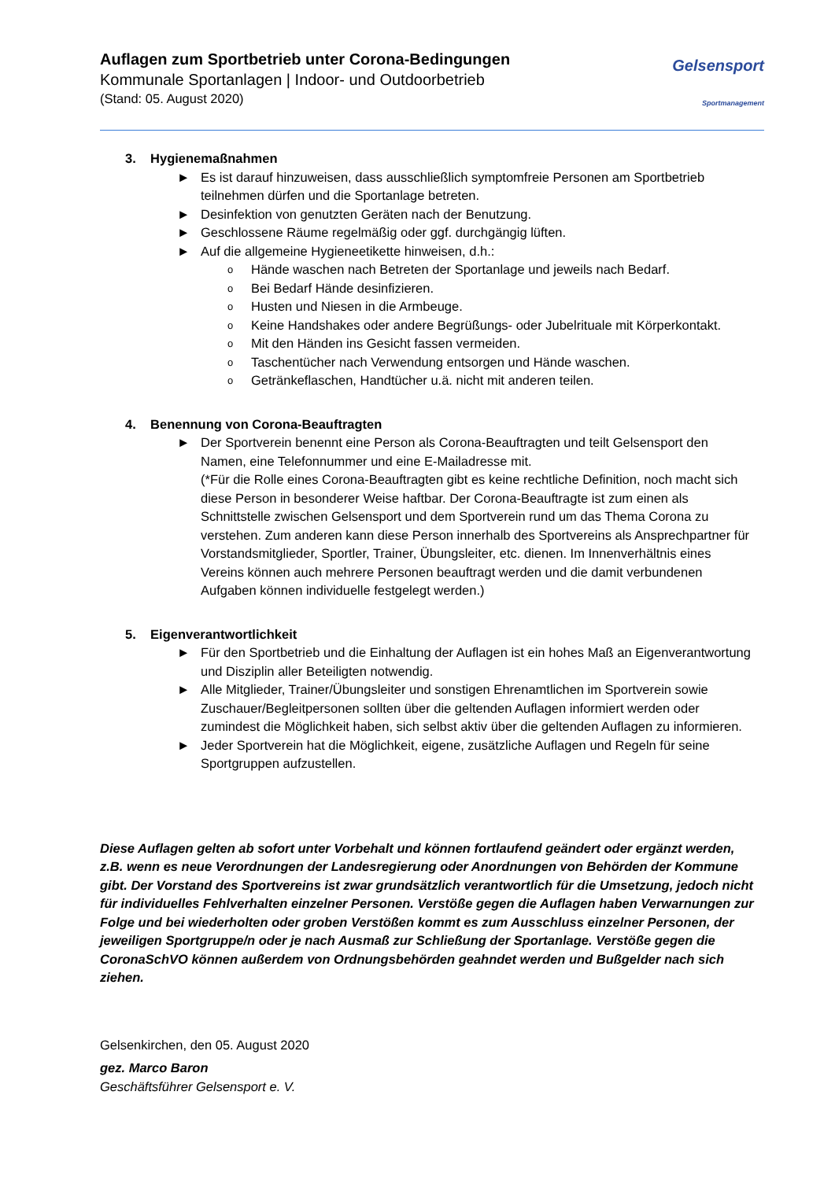Auflagen zum Sportbetrieb unter Corona-Bedingungen
Kommunale Sportanlagen | Indoor- und Outdoorbetrieb
(Stand: 05. August 2020)
Gelsensport
Sportmanagement
3. Hygienemaßnahmen
► Es ist darauf hinzuweisen, dass ausschließlich symptomfreie Personen am Sportbetrieb teilnehmen dürfen und die Sportanlage betreten.
► Desinfektion von genutzten Geräten nach der Benutzung.
► Geschlossene Räume regelmäßig oder ggf. durchgängig lüften.
► Auf die allgemeine Hygieneetikette hinweisen, d.h.:
o Hände waschen nach Betreten der Sportanlage und jeweils nach Bedarf.
o Bei Bedarf Hände desinfizieren.
o Husten und Niesen in die Armbeuge.
o Keine Handshakes oder andere Begrüßungs- oder Jubelrituale mit Körperkontakt.
o Mit den Händen ins Gesicht fassen vermeiden.
o Taschentücher nach Verwendung entsorgen und Hände waschen.
o Getränkeflaschen, Handtücher u.ä. nicht mit anderen teilen.
4. Benennung von Corona-Beauftragten
► Der Sportverein benennt eine Person als Corona-Beauftragten und teilt Gelsensport den Namen, eine Telefonnummer und eine E-Mailadresse mit.
(*Für die Rolle eines Corona-Beauftragten gibt es keine rechtliche Definition, noch macht sich diese Person in besonderer Weise haftbar. Der Corona-Beauftragte ist zum einen als Schnittstelle zwischen Gelsensport und dem Sportverein rund um das Thema Corona zu verstehen. Zum anderen kann diese Person innerhalb des Sportvereins als Ansprechpartner für Vorstandsmitglieder, Sportler, Trainer, Übungsleiter, etc. dienen. Im Innenverhältnis eines Vereins können auch mehrere Personen beauftragt werden und die damit verbundenen Aufgaben können individuelle festgelegt werden.)
5. Eigenverantwortlichkeit
► Für den Sportbetrieb und die Einhaltung der Auflagen ist ein hohes Maß an Eigenverantwortung und Disziplin aller Beteiligten notwendig.
► Alle Mitglieder, Trainer/Übungsleiter und sonstigen Ehrenamtlichen im Sportverein sowie Zuschauer/Begleitpersonen sollten über die geltenden Auflagen informiert werden oder zumindest die Möglichkeit haben, sich selbst aktiv über die geltenden Auflagen zu informieren.
► Jeder Sportverein hat die Möglichkeit, eigene, zusätzliche Auflagen und Regeln für seine Sportgruppen aufzustellen.
Diese Auflagen gelten ab sofort unter Vorbehalt und können fortlaufend geändert oder ergänzt werden, z.B. wenn es neue Verordnungen der Landesregierung oder Anordnungen von Behörden der Kommune gibt. Der Vorstand des Sportvereins ist zwar grundsätzlich verantwortlich für die Umsetzung, jedoch nicht für individuelles Fehlverhalten einzelner Personen. Verstöße gegen die Auflagen haben Verwarnungen zur Folge und bei wiederholten oder groben Verstößen kommt es zum Ausschluss einzelner Personen, der jeweiligen Sportgruppe/n oder je nach Ausmaß zur Schließung der Sportanlage. Verstöße gegen die CoronaSchVO können außerdem von Ordnungsbehörden geahndet werden und Bußgelder nach sich ziehen.
Gelsenkirchen, den 05. August 2020
gez. Marco Baron
Geschäftsführer Gelsensport e. V.